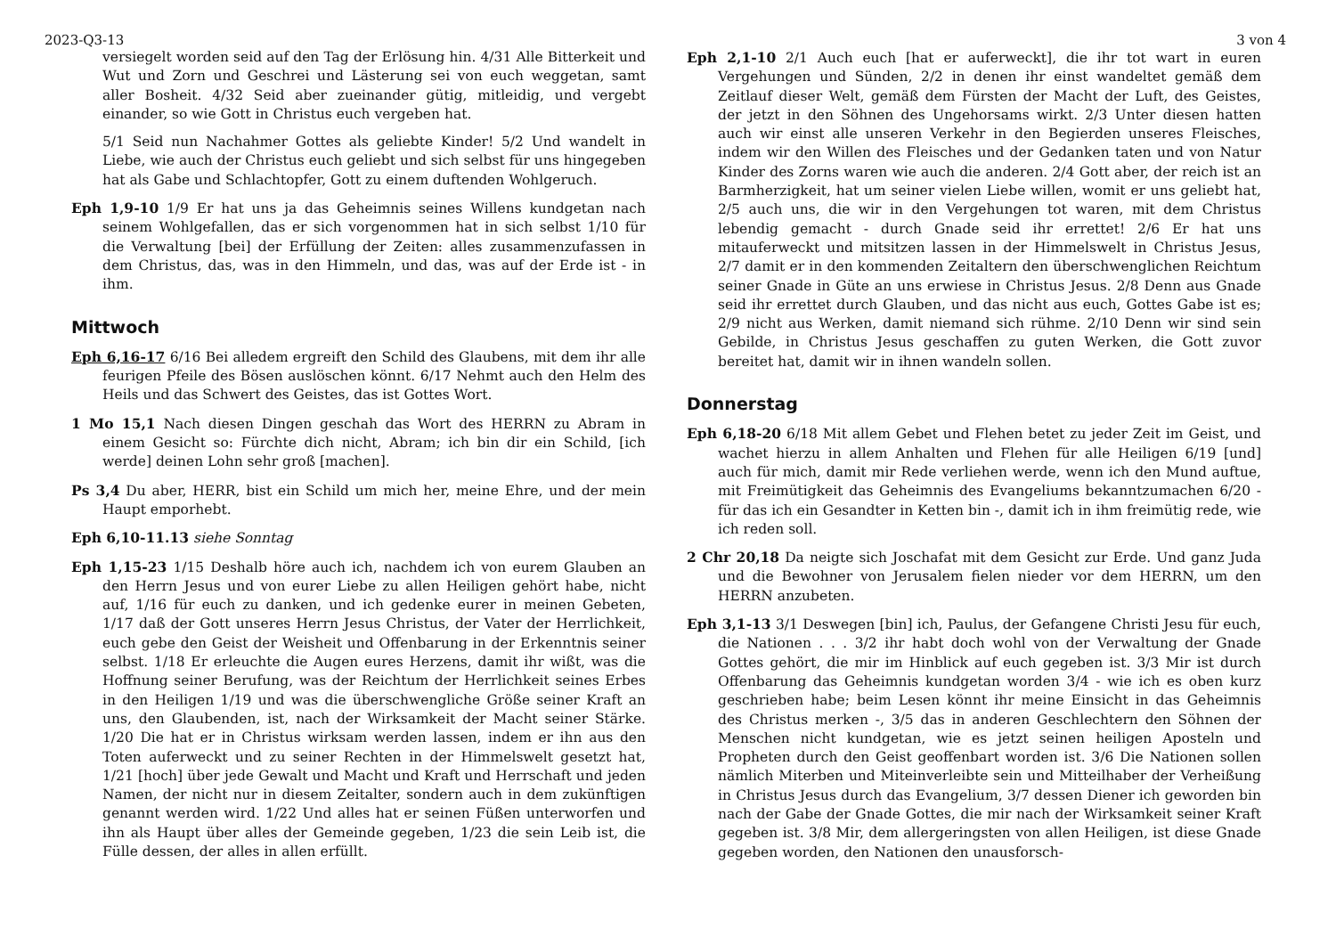2023-Q3-13 3 von 4
versiegelt worden seid auf den Tag der Erlösung hin. 4/31 Alle Bitterkeit und Wut und Zorn und Geschrei und Lästerung sei von euch weggetan, samt aller Bosheit. 4/32 Seid aber zueinander gütig, mitleidig, und vergebt einander, so wie Gott in Christus euch vergeben hat.
5/1 Seid nun Nachahmer Gottes als geliebte Kinder! 5/2 Und wandelt in Liebe, wie auch der Christus euch geliebt und sich selbst für uns hingegeben hat als Gabe und Schlachtopfer, Gott zu einem duftenden Wohlgeruch.
Eph 1,9-10 1/9 Er hat uns ja das Geheimnis seines Willens kundgetan nach seinem Wohlgefallen, das er sich vorgenommen hat in sich selbst 1/10 für die Verwaltung [bei] der Erfüllung der Zeiten: alles zusammenzufassen in dem Christus, das, was in den Himmeln, und das, was auf der Erde ist - in ihm.
Mittwoch
Eph 6,16-17 6/16 Bei alledem ergreift den Schild des Glaubens, mit dem ihr alle feurigen Pfeile des Bösen auslöschen könnt. 6/17 Nehmt auch den Helm des Heils und das Schwert des Geistes, das ist Gottes Wort.
1 Mo 15,1 Nach diesen Dingen geschah das Wort des HERRN zu Abram in einem Gesicht so: Fürchte dich nicht, Abram; ich bin dir ein Schild, [ich werde] deinen Lohn sehr groß [machen].
Ps 3,4 Du aber, HERR, bist ein Schild um mich her, meine Ehre, und der mein Haupt emporhebt.
Eph 6,10-11.13 siehe Sonntag
Eph 1,15-23 1/15 Deshalb höre auch ich, nachdem ich von eurem Glauben an den Herrn Jesus und von eurer Liebe zu allen Heiligen gehört habe, nicht auf, 1/16 für euch zu danken, und ich gedenke eurer in meinen Gebeten, 1/17 daß der Gott unseres Herrn Jesus Christus, der Vater der Herrlichkeit, euch gebe den Geist der Weisheit und Offenbarung in der Erkenntnis seiner selbst. 1/18 Er erleuchte die Augen eures Herzens, damit ihr wißt, was die Hoffnung seiner Berufung, was der Reichtum der Herrlichkeit seines Erbes in den Heiligen 1/19 und was die überschwengliche Größe seiner Kraft an uns, den Glaubenden, ist, nach der Wirksamkeit der Macht seiner Stärke. 1/20 Die hat er in Christus wirksam werden lassen, indem er ihn aus den Toten auferweckt und zu seiner Rechten in der Himmelswelt gesetzt hat, 1/21 [hoch] über jede Gewalt und Macht und Kraft und Herrschaft und jeden Namen, der nicht nur in diesem Zeitalter, sondern auch in dem zukünftigen genannt werden wird. 1/22 Und alles hat er seinen Füßen unterworfen und ihn als Haupt über alles der Gemeinde gegeben, 1/23 die sein Leib ist, die Fülle dessen, der alles in allen erfüllt.
Eph 2,1-10 2/1 Auch euch [hat er auferweckt], die ihr tot wart in euren Vergehungen und Sünden, 2/2 in denen ihr einst wandeltet gemäß dem Zeitlauf dieser Welt, gemäß dem Fürsten der Macht der Luft, des Geistes, der jetzt in den Söhnen des Ungehorsams wirkt. 2/3 Unter diesen hatten auch wir einst alle unseren Verkehr in den Begierden unseres Fleisches, indem wir den Willen des Fleisches und der Gedanken taten und von Natur Kinder des Zorns waren wie auch die anderen. 2/4 Gott aber, der reich ist an Barmherzigkeit, hat um seiner vielen Liebe willen, womit er uns geliebt hat, 2/5 auch uns, die wir in den Vergehungen tot waren, mit dem Christus lebendig gemacht - durch Gnade seid ihr errettet! 2/6 Er hat uns mitauferweckt und mitsitzen lassen in der Himmelswelt in Christus Jesus, 2/7 damit er in den kommenden Zeitaltern den überschwenglichen Reichtum seiner Gnade in Güte an uns erwiese in Christus Jesus. 2/8 Denn aus Gnade seid ihr errettet durch Glauben, und das nicht aus euch, Gottes Gabe ist es; 2/9 nicht aus Werken, damit niemand sich rühme. 2/10 Denn wir sind sein Gebilde, in Christus Jesus geschaffen zu guten Werken, die Gott zuvor bereitet hat, damit wir in ihnen wandeln sollen.
Donnerstag
Eph 6,18-20 6/18 Mit allem Gebet und Flehen betet zu jeder Zeit im Geist, und wachet hierzu in allem Anhalten und Flehen für alle Heiligen 6/19 [und] auch für mich, damit mir Rede verliehen werde, wenn ich den Mund auftue, mit Freimütigkeit das Geheimnis des Evangeliums bekanntzumachen 6/20 - für das ich ein Gesandter in Ketten bin -, damit ich in ihm freimütig rede, wie ich reden soll.
2 Chr 20,18 Da neigte sich Joschafat mit dem Gesicht zur Erde. Und ganz Juda und die Bewohner von Jerusalem fielen nieder vor dem HERRN, um den HERRN anzubeten.
Eph 3,1-13 3/1 Deswegen [bin] ich, Paulus, der Gefangene Christi Jesu für euch, die Nationen . . . 3/2 ihr habt doch wohl von der Verwaltung der Gnade Gottes gehört, die mir im Hinblick auf euch gegeben ist. 3/3 Mir ist durch Offenbarung das Geheimnis kundgetan worden 3/4 - wie ich es oben kurz geschrieben habe; beim Lesen könnt ihr meine Einsicht in das Geheimnis des Christus merken -, 3/5 das in anderen Geschlechtern den Söhnen der Menschen nicht kundgetan, wie es jetzt seinen heiligen Aposteln und Propheten durch den Geist geoffenbart worden ist. 3/6 Die Nationen sollen nämlich Miterben und Miteinverleibte sein und Mitteilhaber der Verheißung in Christus Jesus durch das Evangelium, 3/7 dessen Diener ich geworden bin nach der Gabe der Gnade Gottes, die mir nach der Wirksamkeit seiner Kraft gegeben ist. 3/8 Mir, dem allergeringsten von allen Heiligen, ist diese Gnade gegeben worden, den Nationen den unausforsch-